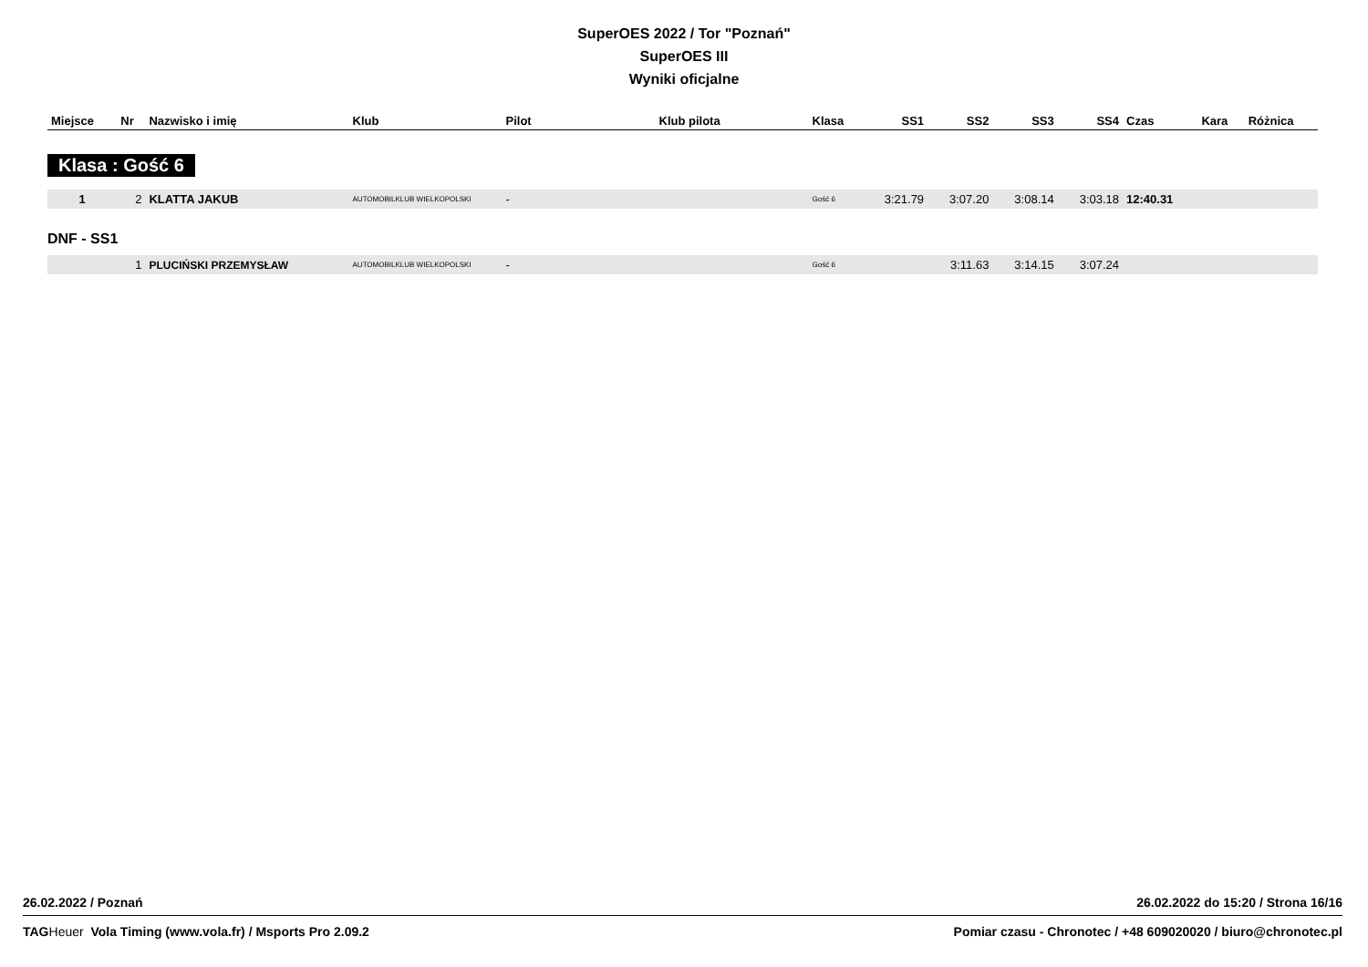SuperOES 2022 / Tor "Poznań"
SuperOES III
Wyniki oficjalne
| Miejsce | Nr | Nazwisko i imię | Klub | Pilot | Klub pilota | Klasa | SS1 | SS2 | SS3 | SS4 | Czas | Kara | Różnica |
| --- | --- | --- | --- | --- | --- | --- | --- | --- | --- | --- | --- | --- | --- |
| Klasa : Gość 6 | | | | | | | | | | | | | |
| 1 | 2 | KLATTA JAKUB | AUTOMOBILKLUB WIELKOPOLSKI | - | | Gość 6 | 3:21.79 | 3:07.20 | 3:08.14 | 3:03.18 | 12:40.31 | | |
| DNF - SS1 | | | | | | | | | | | | | |
| | 1 | PLUCIŃSKI PRZEMYSŁAW | AUTOMOBILKLUB WIELKOPOLSKI | - | | Gość 6 | | 3:11.63 | 3:14.15 | 3:07.24 | | | |
26.02.2022 / Poznań 26.02.2022 do 15:20 / Strona 16/16
TAG Heuer Vola Timing (www.vola.fr) / Msports Pro 2.09.2 Pomiar czasu - Chronotec / +48 609020020 / biuro@chronotec.pl